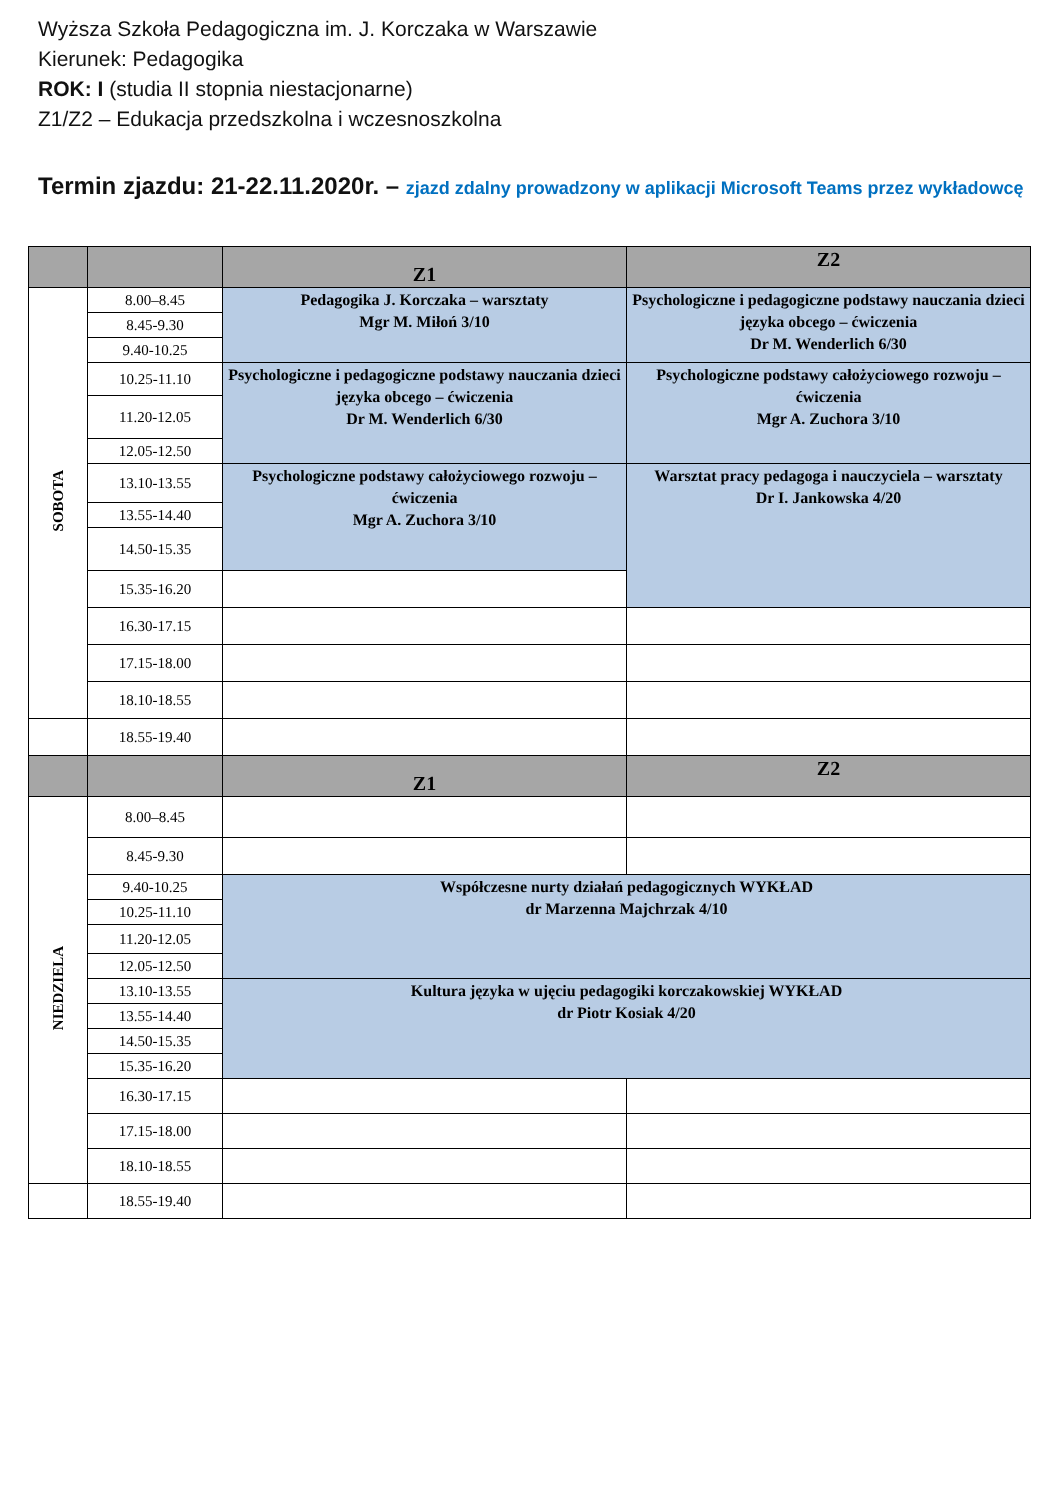Wyższa Szkoła Pedagogiczna im. J. Korczaka w Warszawie
Kierunek: Pedagogika
ROK: I (studia II stopnia niestacjonarne)
Z1/Z2 – Edukacja przedszkolna i wczesnoszkolna
Termin zjazdu: 21-22.11.2020r. – zjazd zdalny prowadzony w aplikacji Microsoft Teams przez wykładowcę
| | | Z1 | Z2 |
| --- | --- | --- | --- |
| SOBOTA | 8.00–8.45 | Pedagogika J. Korczaka – warsztaty Mgr M. Miłoń 3/10 | Psychologiczne i pedagogiczne podstawy nauczania dzieci języka obcego – ćwiczenia Dr M. Wenderlich 6/30 |
| | 8.45-9.30 | | |
| | 9.40-10.25 | | |
| | 10.25-11.10 | Psychologiczne i pedagogiczne podstawy nauczania dzieci języka obcego – ćwiczenia Dr M. Wenderlich 6/30 | Psychologiczne podstawy całożyciowego rozwoju – ćwiczenia Mgr A. Zuchora 3/10 |
| | 11.20-12.05 | | |
| | 12.05-12.50 | | |
| | 13.10-13.55 | Psychologiczne podstawy całożyciowego rozwoju – ćwiczenia Mgr A. Zuchora 3/10 | Warsztat pracy pedagoga i nauczyciela – warsztaty Dr I. Jankowska 4/20 |
| | 13.55-14.40 | | |
| | 14.50-15.35 | | |
| | 15.35-16.20 | | |
| | 16.30-17.15 | | |
| | 17.15-18.00 | | |
| | 18.10-18.55 | | |
| | 18.55-19.40 | | |
| | | Z1 | Z2 |
| NIEDZIELA | 8.00–8.45 | | |
| | 8.45-9.30 | | |
| | 9.40-10.25 | Współczesne nurty działań pedagogicznych WYKŁAD dr Marzenna Majchrzak 4/10 | |
| | 10.25-11.10 | | |
| | 11.20-12.05 | | |
| | 12.05-12.50 | | |
| | 13.10-13.55 | Kultura języka w ujęciu pedagogiki korczakowskiej WYKŁAD dr Piotr Kosiak 4/20 | |
| | 13.55-14.40 | | |
| | 14.50-15.35 | | |
| | 15.35-16.20 | | |
| | 16.30-17.15 | | |
| | 17.15-18.00 | | |
| | 18.10-18.55 | | |
| | 18.55-19.40 | | |